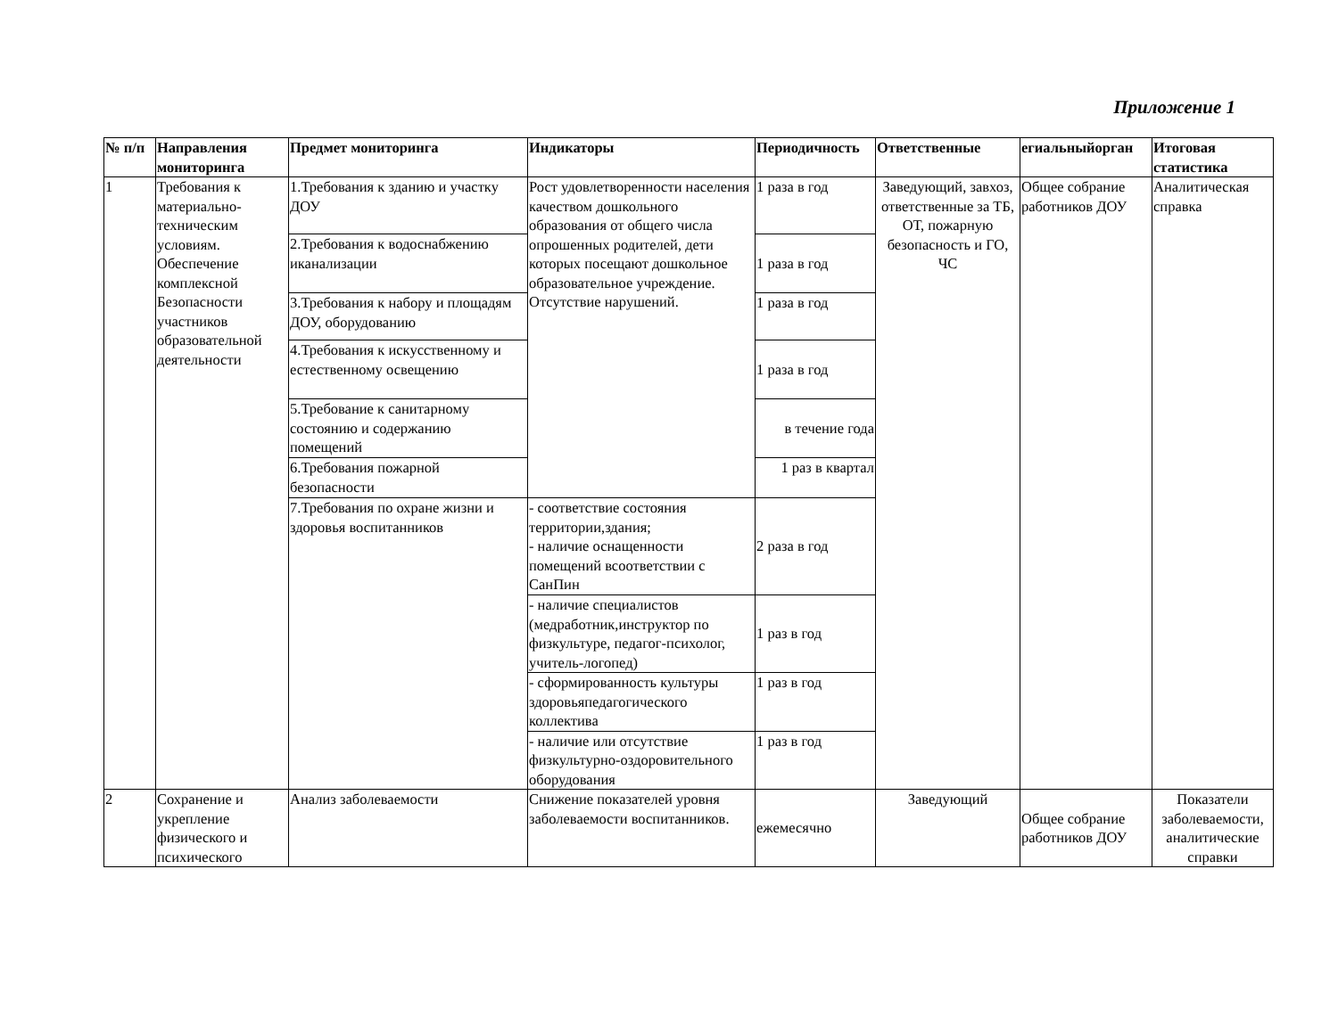Приложение 1
| № п/п | Направления мониторинга | Предмет мониторинга | Индикаторы | Периодичность | Ответственные | егиальныйорган | Итоговая статистика |
| --- | --- | --- | --- | --- | --- | --- | --- |
| 1 | Требования к материально-техническим условиям. Обеспечение комплексной Безопасности участников образовательной деятельности | 1.Требования к зданию и участку ДОУ | Рост удовлетворенности населения качеством дошкольного образования от общего числа опрошенных родителей, дети которых посещают дошкольное образовательное учреждение. Отсутствие нарушений. | 1 раза в год | Заведующий, завхоз, ответственные за ТБ, ОТ, пожарную безопасность и ГО, ЧС | Общее собрание работников ДОУ | Аналитическая справка |
| | | 2.Требования к водоснабжению иканализации | | 1 раза в год | | | |
| | | 3.Требования к набору и площадям ДОУ, оборудованию | | 1 раза в год | | | |
| | | 4.Требования к искусственному и естественному освещению | | 1 раза в год | | | |
| | | 5.Требование к санитарному состоянию и содержанию помещений | | в течение года | | | |
| | | 6.Требования пожарной безопасности | | 1 раз в квартал | | | |
| | | 7.Требования по охране жизни и здоровья воспитанников | - соответствие состояния территории,здания; - наличие оснащенности помещений всоответствии с СанПин | 2 раза в год | | | |
| | | | - наличие специалистов (медработник,инструктор по физкультуре, педагог-психолог, учитель-логопед) | 1 раз в год | | | |
| | | | - сформированность культуры здоровьяпедагогического коллектива | 1 раз в год | | | |
| | | | - наличие или отсутствие физкультурно-оздоровительного оборудования | 1 раз в год | | | |
| 2 | Сохранение и укрепление физического и психического | Анализ заболеваемости | Снижение показателей уровня заболеваемости воспитанников. | ежемесячно | Заведующий | Общее собрание работников ДОУ | Показатели заболеваемости, аналитические справки |